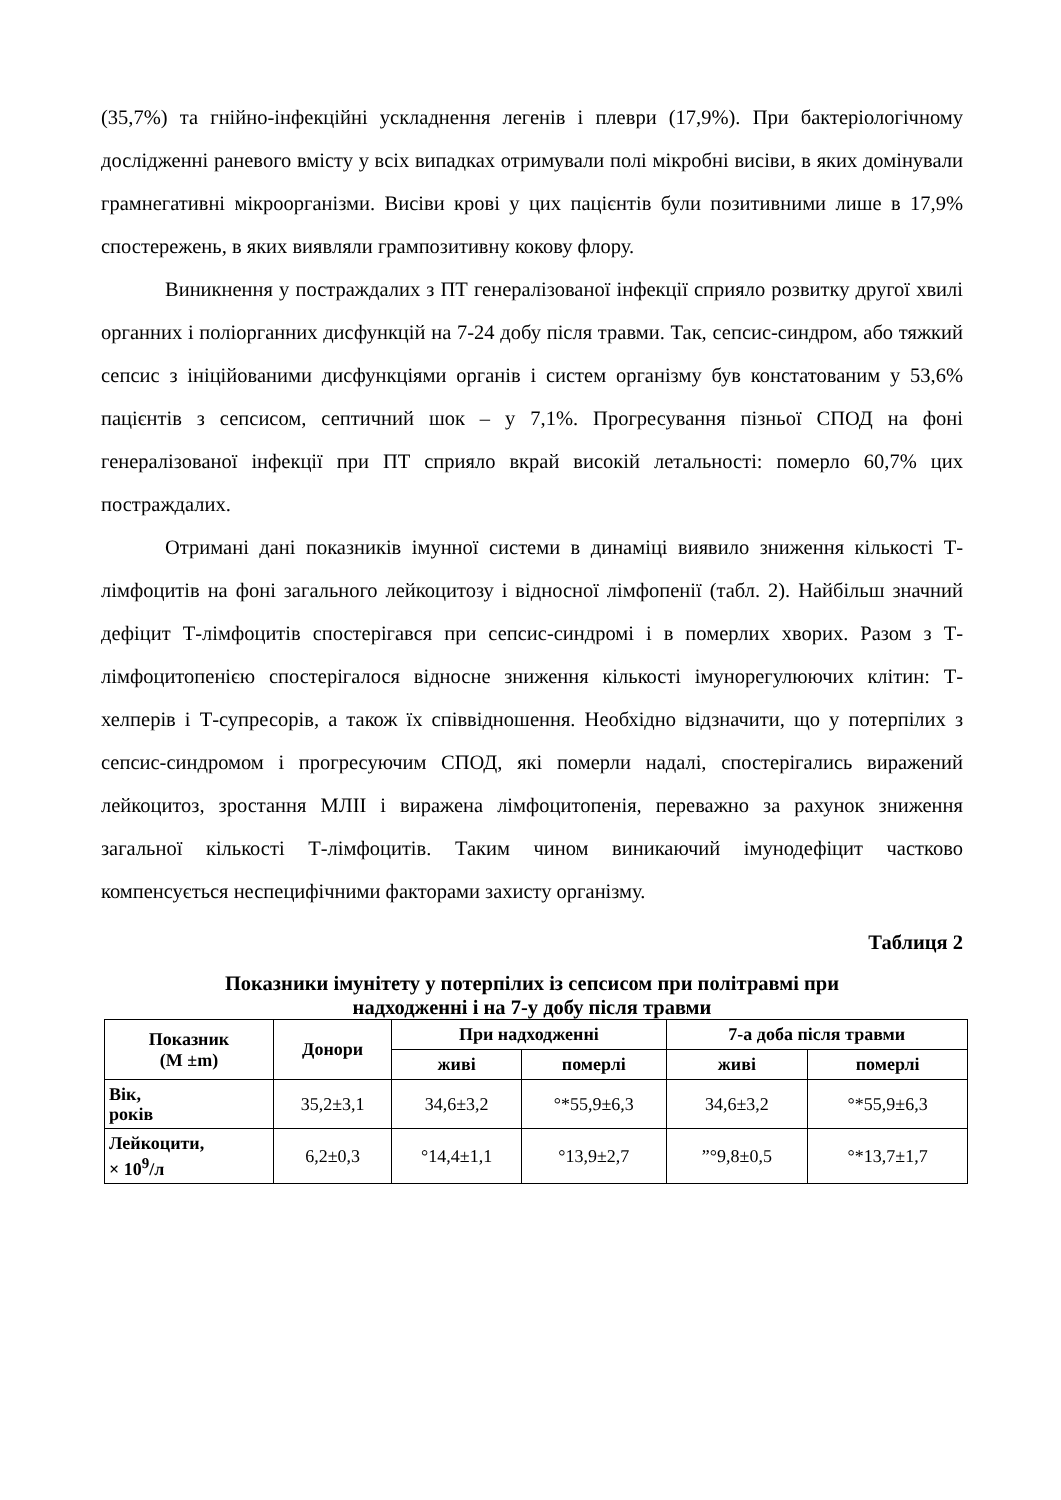(35,7%) та гнійно-інфекційні ускладнення легенів і плеври (17,9%). При бактеріологічному дослідженні раневого вмісту у всіх випадках отримували полі мікробні висіви, в яких домінували грамнегативні мікроорганізми. Висіви крові у цих пацієнтів були позитивними лише в 17,9% спостережень, в яких виявляли грампозитивну кокову флору.
Виникнення у постраждалих з ПТ генералізованої інфекції сприяло розвитку другої хвилі органних і поліорганних дисфункцій на 7-24 добу після травми. Так, сепсис-синдром, або тяжкий сепсис з ініційованими дисфункціями органів і систем організму був констатованим у 53,6% пацієнтів з сепсисом, септичний шок – у 7,1%. Прогресування пізньої СПОД на фоні генералізованої інфекції при ПТ сприяло вкрай високій летальності: померло 60,7% цих постраждалих.
Отримані дані показників імунної системи в динаміці виявило зниження кількості Т-лімфоцитів на фоні загального лейкоцитозу і відносної лімфопенії (табл. 2). Найбільш значний дефіцит Т-лімфоцитів спостерігався при сепсис-синдромі і в померлих хворих. Разом з Т-лімфоцитопенією спостерігалося відносне зниження кількості імунорегулюючих клітин: Т-хелперів і Т-супресорів, а також їх співвідношення. Необхідно відзначити, що у потерпілих з сепсис-синдромом і прогресуючим СПОД, які померли надалі, спостерігались виражений лейкоцитоз, зростання МЛІІ і виражена лімфоцитопенія, переважно за рахунок зниження загальної кількості Т-лімфоцитів. Таким чином виникаючий імунодефіцит частково компенсується неспецифічними факторами захисту організму.
Таблиця 2
Показники імунітету у потерпілих із сепсисом при політравмі при
надходженні і на 7-у добу після травми
| Показник (M ±m) | Донори | При надходженні | | 7-а доба після травми | |
| --- | --- | --- | --- | --- | --- |
| | | живі | померлі | живі | померлі |
| Вік, років | 35,2±3,1 | 34,6±3,2 | °*55,9±6,3 | 34,6±3,2 | °*55,9±6,3 |
| Лейкоцити, × 10<sup>9</sup>/л | 6,2±0,3 | °14,4±1,1 | °13,9±2,7 | ”°9,8±0,5 | °*13,7±1,7 |